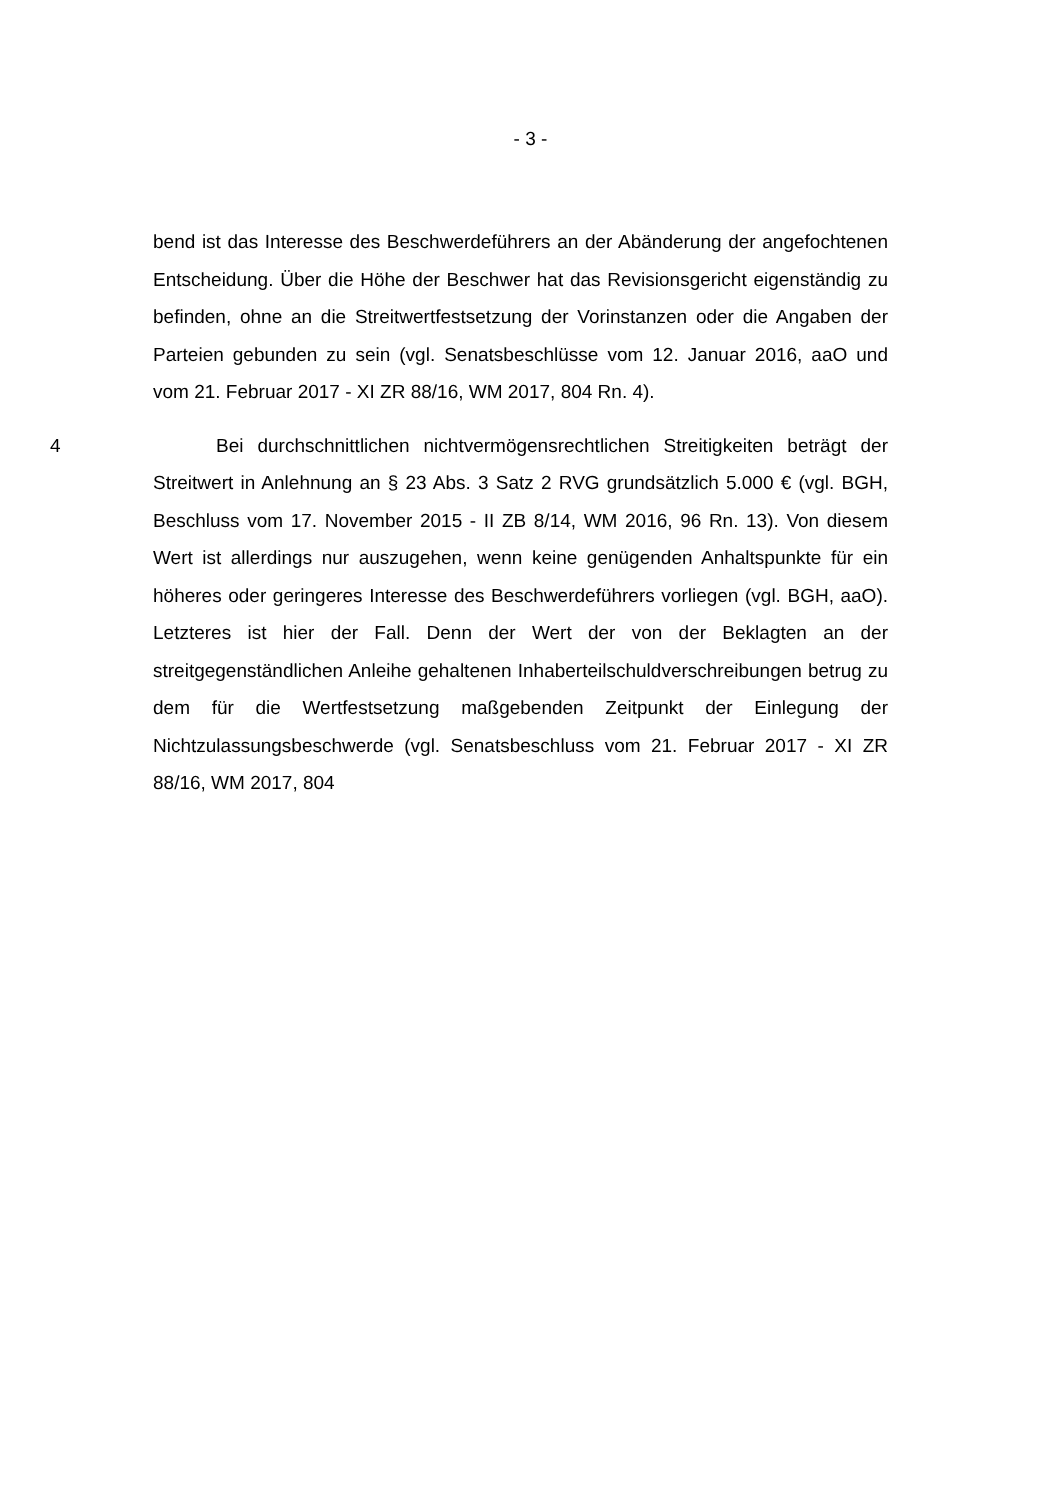- 3 -
bend ist das Interesse des Beschwerdeführers an der Abänderung der angefochtenen Entscheidung. Über die Höhe der Beschwer hat das Revisionsgericht eigenständig zu befinden, ohne an die Streitwertfestsetzung der Vorinstanzen oder die Angaben der Parteien gebunden zu sein (vgl. Senatsbeschlüsse vom 12. Januar 2016, aaO und vom 21. Februar 2017 - XI ZR 88/16, WM 2017, 804 Rn. 4).
4 Bei durchschnittlichen nichtvermögensrechtlichen Streitigkeiten beträgt der Streitwert in Anlehnung an § 23 Abs. 3 Satz 2 RVG grundsätzlich 5.000 € (vgl. BGH, Beschluss vom 17. November 2015 - II ZB 8/14, WM 2016, 96 Rn. 13). Von diesem Wert ist allerdings nur auszugehen, wenn keine genügenden Anhaltspunkte für ein höheres oder geringeres Interesse des Beschwerdeführers vorliegen (vgl. BGH, aaO). Letzteres ist hier der Fall. Denn der Wert der von der Beklagten an der streitgegenständlichen Anleihe gehaltenen Inhaberteilschuldverschreibungen betrug zu dem für die Wertfestsetzung maßgebenden Zeitpunkt der Einlegung der Nichtzulassungsbeschwerde (vgl. Senatsbeschluss vom 21. Februar 2017 - XI ZR 88/16, WM 2017, 804